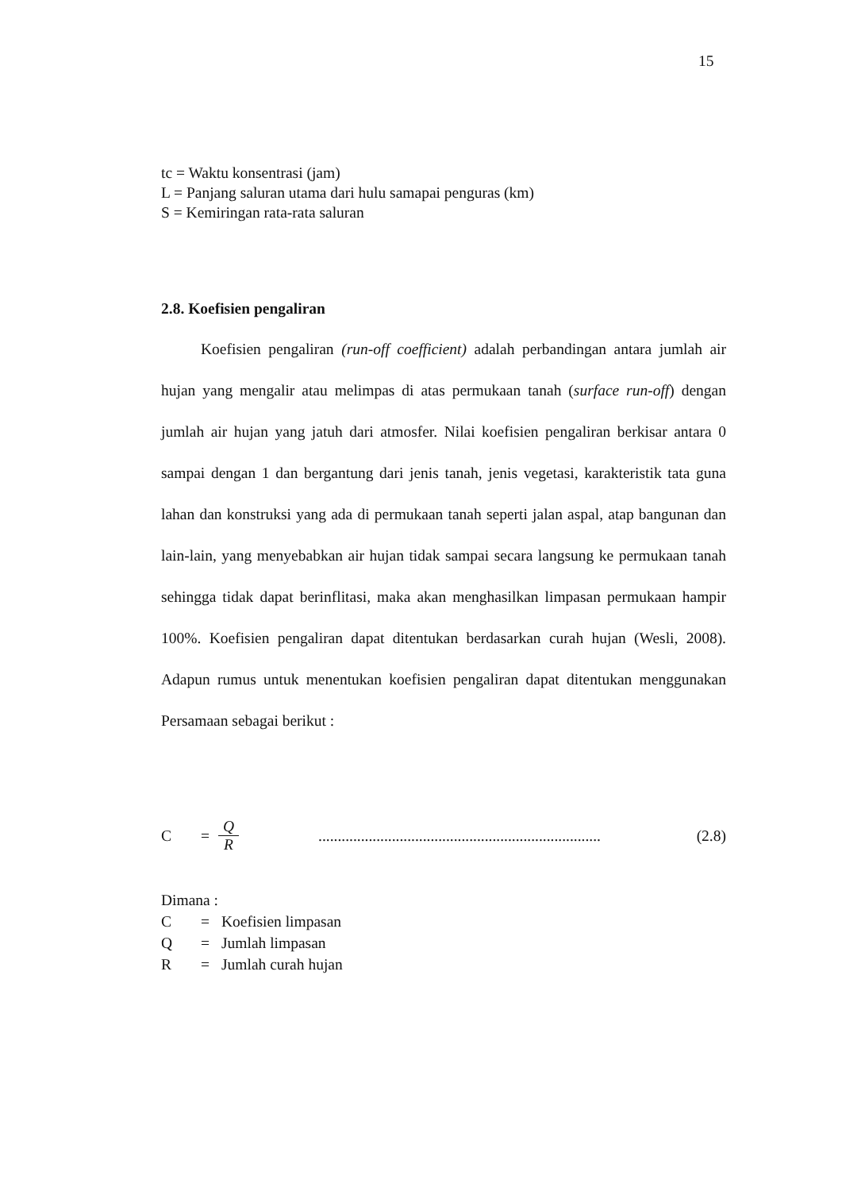15
tc = Waktu konsentrasi (jam)
L = Panjang saluran utama dari hulu samapai penguras (km)
S = Kemiringan rata-rata saluran
2.8. Koefisien pengaliran
Koefisien pengaliran (run-off coefficient) adalah perbandingan antara jumlah air hujan yang mengalir atau melimpas di atas permukaan tanah (surface run-off) dengan jumlah air hujan yang jatuh dari atmosfer. Nilai koefisien pengaliran berkisar antara 0 sampai dengan 1 dan bergantung dari jenis tanah, jenis vegetasi, karakteristik tata guna lahan dan konstruksi yang ada di permukaan tanah seperti jalan aspal, atap bangunan dan lain-lain, yang menyebabkan air hujan tidak sampai secara langsung ke permukaan tanah sehingga tidak dapat berinflitasi, maka akan menghasilkan limpasan permukaan hampir 100%. Koefisien pengaliran dapat ditentukan berdasarkan curah hujan (Wesli, 2008). Adapun rumus untuk menentukan koefisien pengaliran dapat ditentukan menggunakan Persamaan sebagai berikut :
C = Q R ......................................................................... (2.8)
Dimana :
| C | = | Koefisien limpasan |
| Q | = | Jumlah limpasan |
| R | = | Jumlah curah hujan |